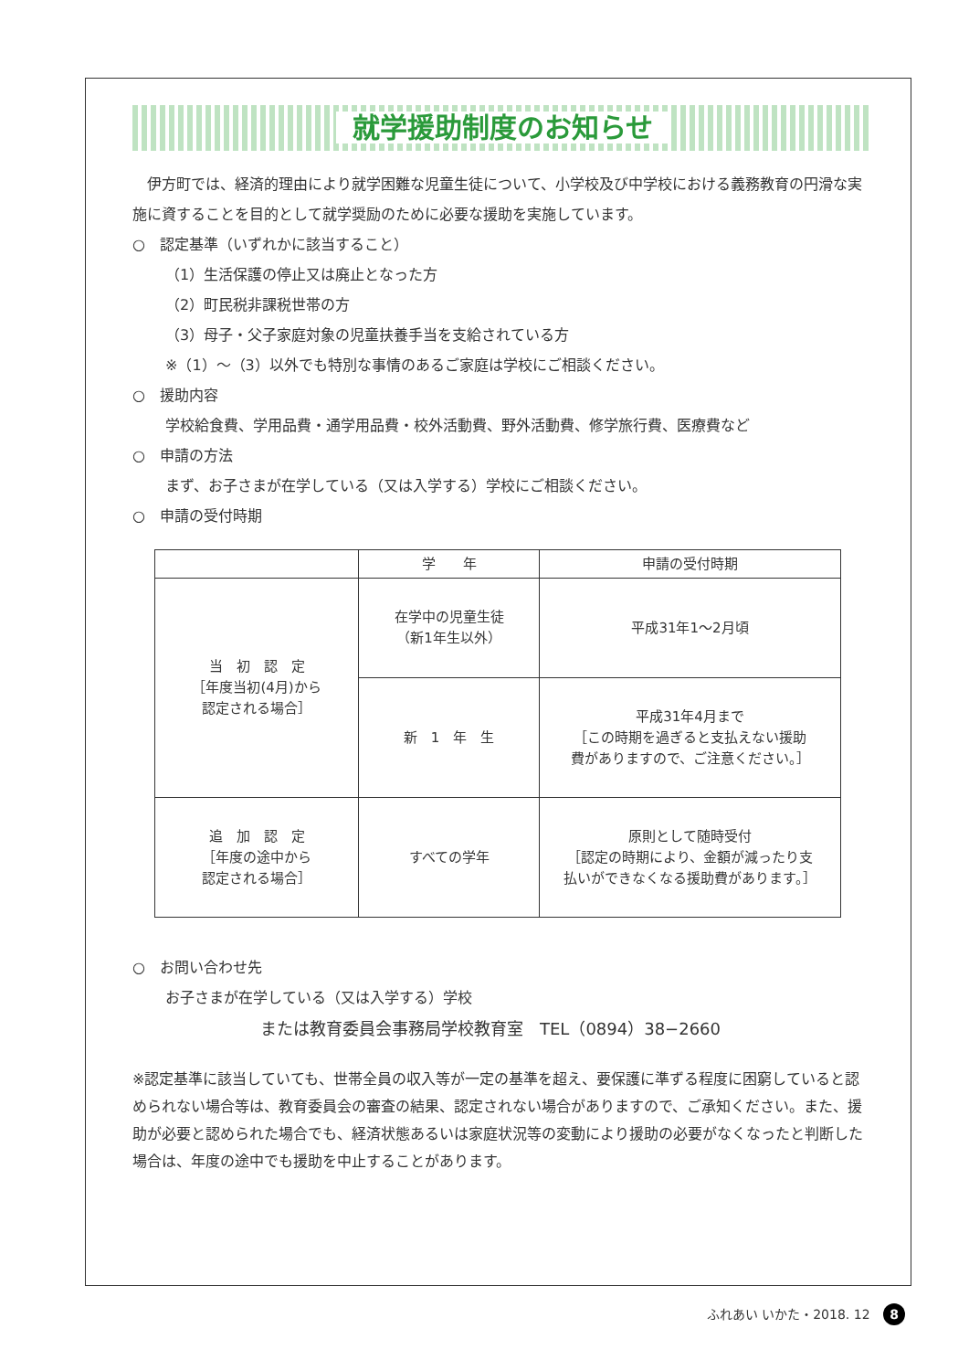就学援助制度のお知らせ
　伊方町では、経済的理由により就学困難な児童生徒について、小学校及び中学校における義務教育の円滑な実施に資することを目的として就学奨励のために必要な援助を実施しています。
○　認定基準（いずれかに該当すること）
（1）生活保護の停止又は廃止となった方
（2）町民税非課税世帯の方
（3）母子・父子家庭対象の児童扶養手当を支給されている方
※（1）～（3）以外でも特別な事情のあるご家庭は学校にご相談ください。
○　援助内容
学校給食費、学用品費・通学用品費・校外活動費、野外活動費、修学旅行費、医療費など
○　申請の方法
まず、お子さまが在学している（又は入学する）学校にご相談ください。
○　申請の受付時期
| | 学 年 | 申請の受付時期 |
| --- | --- | --- |
| 当 初 認 定 ［年度当初(4月)から 認定される場合］ | 在学中の児童生徒 （新1年生以外） | 平成31年1～2月頃 |
| | 新 1 年 生 | 平成31年4月まで ［この時期を過ぎると支払えない援助 費がありますので、ご注意ください。］ |
| 追 加 認 定 ［年度の途中から 認定される場合］ | すべての学年 | 原則として随時受付 ［認定の時期により、金額が減ったり支 払いができなくなる援助費があります。］ |
○　お問い合わせ先
お子さまが在学している（又は入学する）学校
または教育委員会事務局学校教育室　TEL（0894）38−2660
※認定基準に該当していても、世帯全員の収入等が一定の基準を超え、要保護に準ずる程度に困窮していると認められない場合等は、教育委員会の審査の結果、認定されない場合がありますので、ご承知ください。また、援助が必要と認められた場合でも、経済状態あるいは家庭状況等の変動により援助の必要がなくなったと判断した場合は、年度の途中でも援助を中止することがあります。
ふれあい いかた・2018. 12 8